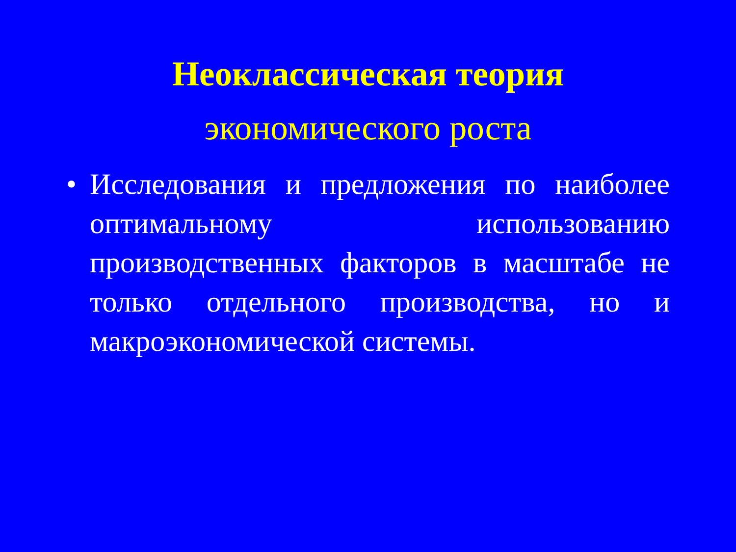Неоклассическая теория
экономического роста
• Исследования и предложения по наиболее оптимальному использованию производственных факторов в масштабе не только отдельного производства, но и макроэкономической системы.